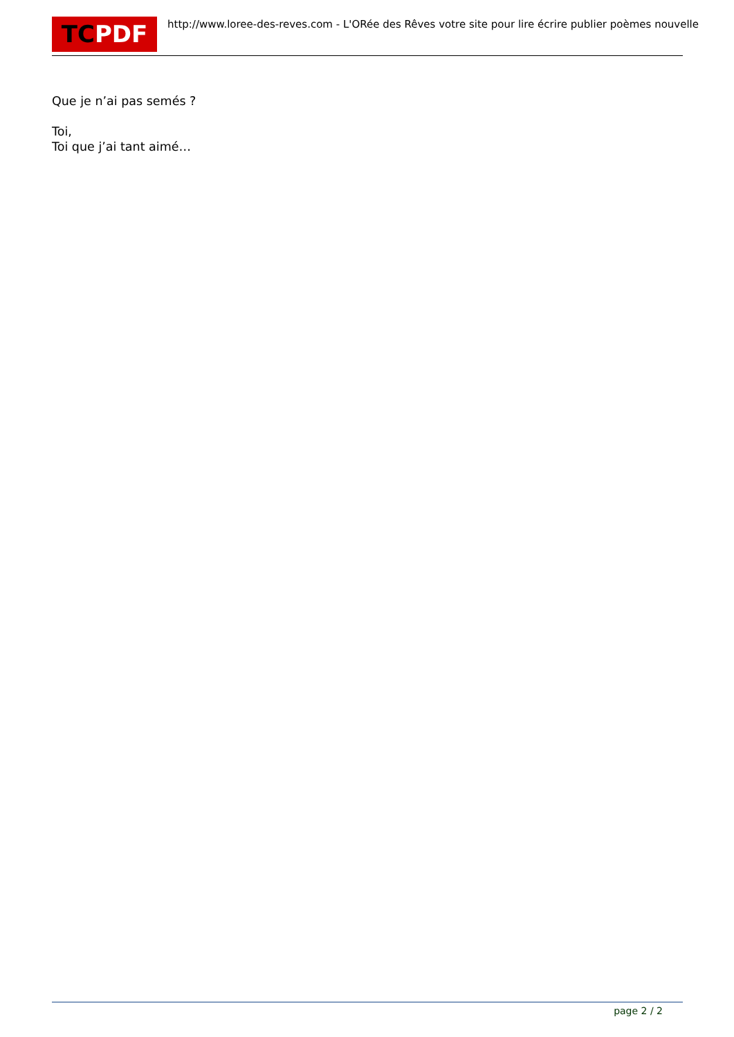TCPDF
http://www.loree-des-reves.com - L'ORée des Rêves votre site pour lire écrire publier poèmes nouvelle
Que je n’ai pas semés ?
Toi,
Toi que j’ai tant aimé…
page 2 / 2